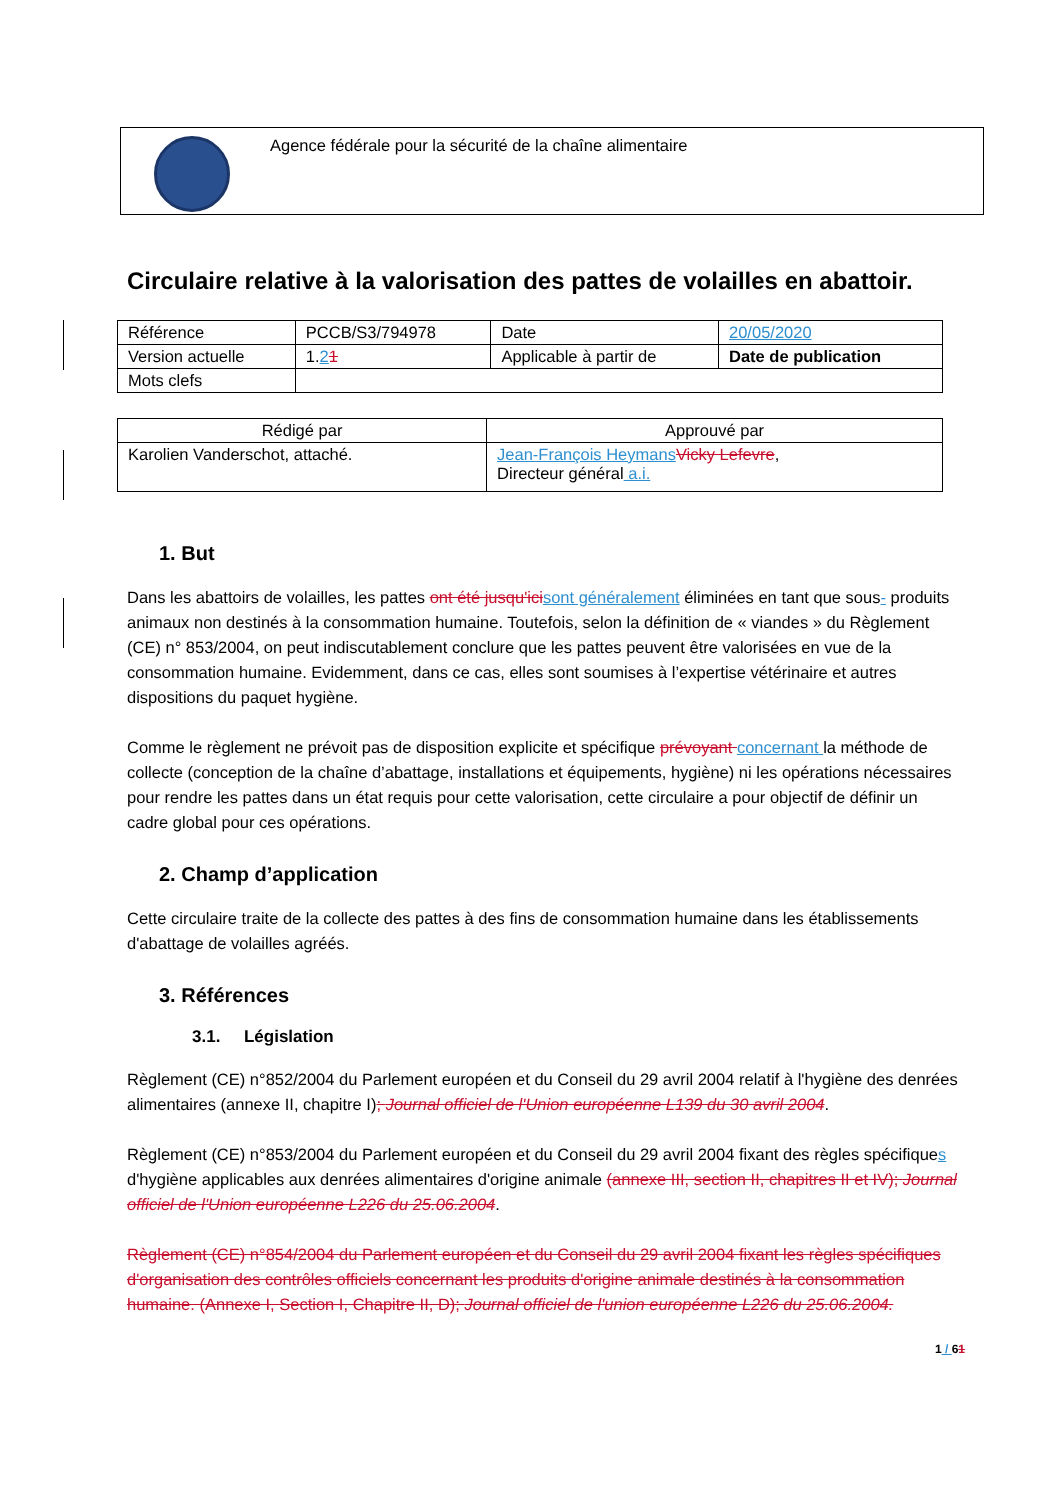Agence fédérale pour la sécurité de la chaîne alimentaire
Circulaire relative à la valorisation des pattes de volailles en abattoir.
| Référence | PCCB/S3/794978 | | Date | 20/05/2020 |
| Version actuelle | 1. 2 1 | Applicable à partir de | | Date de publication |
| Mots clefs | | | | |
| Rédigé par | Approuvé par |
| --- | --- |
| Karolien Vanderschot, attaché. | Jean-François Heymans Vicky Lefevre , Directeur général a.i. |
1. But
Dans les abattoirs de volailles, les pattes ont été jusqu'ici sont généralement éliminées en tant que sous- produits animaux non destinés à la consommation humaine. Toutefois, selon la définition de « viandes » du Règlement (CE) n° 853/2004, on peut indiscutablement conclure que les pattes peuvent être valorisées en vue de la consommation humaine. Evidemment, dans ce cas, elles sont soumises à l’expertise vétérinaire et autres dispositions du paquet hygiène.
Comme le règlement ne prévoit pas de disposition explicite et spécifique prévoyant concernant la méthode de collecte (conception de la chaîne d’abattage, installations et équipements, hygiène) ni les opérations nécessaires pour rendre les pattes dans un état requis pour cette valorisation, cette circulaire a pour objectif de définir un cadre global pour ces opérations.
2. Champ d’application
Cette circulaire traite de la collecte des pattes à des fins de consommation humaine dans les établissements d'abattage de volailles agréés.
3. Références
3.1. Législation
Règlement (CE) n°852/2004 du Parlement européen et du Conseil du 29 avril 2004 relatif à l'hygiène des denrées alimentaires (annexe II, chapitre I); Journal officiel de l'Union européenne L139 du 30 avril 2004.
Règlement (CE) n°853/2004 du Parlement européen et du Conseil du 29 avril 2004 fixant des règles spécifiques d'hygiène applicables aux denrées alimentaires d'origine animale (annexe III, section II, chapitres II et IV); Journal officiel de l'Union européenne L226 du 25.06.2004.
Règlement (CE) n°854/2004 du Parlement européen et du Conseil du 29 avril 2004 fixant les règles spécifiques d'organisation des contrôles officiels concernant les produits d'origine animale destinés à la consommation humaine. (Annexe I, Section I, Chapitre II, D); Journal officiel de l'union européenne L226 du 25.06.2004.
1 / 61